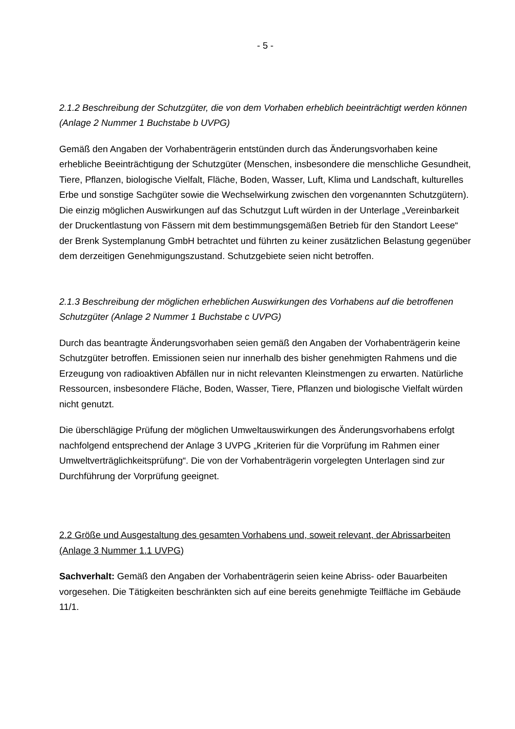- 5 -
2.1.2 Beschreibung der Schutzgüter, die von dem Vorhaben erheblich beeinträchtigt werden können (Anlage 2 Nummer 1 Buchstabe b UVPG)
Gemäß den Angaben der Vorhabenträgerin entstünden durch das Änderungsvorhaben keine erhebliche Beeinträchtigung der Schutzgüter (Menschen, insbesondere die menschliche Gesundheit, Tiere, Pflanzen, biologische Vielfalt, Fläche, Boden, Wasser, Luft, Klima und Landschaft, kulturelles Erbe und sonstige Sachgüter sowie die Wechselwirkung zwischen den vorgenannten Schutzgütern). Die einzig möglichen Auswirkungen auf das Schutzgut Luft würden in der Unterlage „Vereinbarkeit der Druckentlastung von Fässern mit dem bestimmungsgemäßen Betrieb für den Standort Leese“ der Brenk Systemplanung GmbH betrachtet und führten zu keiner zusätzlichen Belastung gegenüber dem derzeitigen Genehmigungszustand. Schutzgebiete seien nicht betroffen.
2.1.3 Beschreibung der möglichen erheblichen Auswirkungen des Vorhabens auf die betroffenen Schutzgüter (Anlage 2 Nummer 1 Buchstabe c UVPG)
Durch das beantragte Änderungsvorhaben seien gemäß den Angaben der Vorhabenträgerin keine Schutzgüter betroffen. Emissionen seien nur innerhalb des bisher genehmigten Rahmens und die Erzeugung von radioaktiven Abfällen nur in nicht relevanten Kleinstmengen zu erwarten. Natürliche Ressourcen, insbesondere Fläche, Boden, Wasser, Tiere, Pflanzen und biologische Vielfalt würden nicht genutzt.
Die überschlägige Prüfung der möglichen Umweltauswirkungen des Änderungsvorhabens erfolgt nachfolgend entsprechend der Anlage 3 UVPG „Kriterien für die Vorprüfung im Rahmen einer Umweltverträglichkeitsprüfung“. Die von der Vorhabenträgerin vorgelegten Unterlagen sind zur Durchführung der Vorprüfung geeignet.
2.2 Größe und Ausgestaltung des gesamten Vorhabens und, soweit relevant, der Abrissarbeiten (Anlage 3 Nummer 1.1 UVPG)
Sachverhalt: Gemäß den Angaben der Vorhabenträgerin seien keine Abriss- oder Bauarbeiten vorgesehen. Die Tätigkeiten beschränkten sich auf eine bereits genehmigte Teilfläche im Gebäude 11/1.